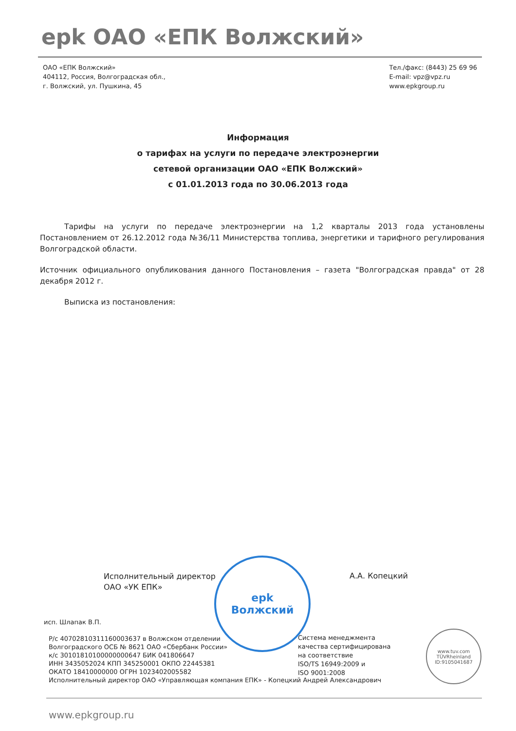epk ОАО «ЕПК Волжский»
ОАО «ЕПК Волжский»
404112, Россия, Волгоградская обл.,
г. Волжский, ул. Пушкина, 45
Тел./факс: (8443) 25 69 96
E-mail: vpz@vpz.ru
www.epkgroup.ru
Информация
о тарифах на услуги по передаче электроэнергии
сетевой организации ОАО «ЕПК Волжский»
с 01.01.2013 года по 30.06.2013 года
Тарифы на услуги по передаче электроэнергии на 1,2 кварталы 2013 года установлены Постановлением от 26.12.2012 года №36/11 Министерства топлива, энергетики и тарифного регулирования Волгоградской области.
Источник официального опубликования данного Постановления – газета "Волгоградская правда" от 28 декабря 2012 г.
Выписка из постановления:
Исполнительный директор
ОАО «УК ЕПК»
А.А. Копецкий
epk
Волжский
исп. Шлапак В.П.
Р/с 40702810311160003637 в Волжском отделении
Волгоградского ОСБ № 8621 ОАО «Сбербанк России»
к/с 30101810100000000647 БИК 041806647
ИНН 3435052024 КПП 345250001 ОКПО 22445381
ОКАТО 18410000000 ОГРН 1023402005582
Исполнительный директор ОАО «Управляющая компания ЕПК» - Копецкий Андрей Александрович
Система менеджмента
качества сертифицирована
на соответствие
ISO/TS 16949:2009 и
ISO 9001:2008
www.tuv.com
TÜVRheinland
ID:9105041687
www.epkgroup.ru